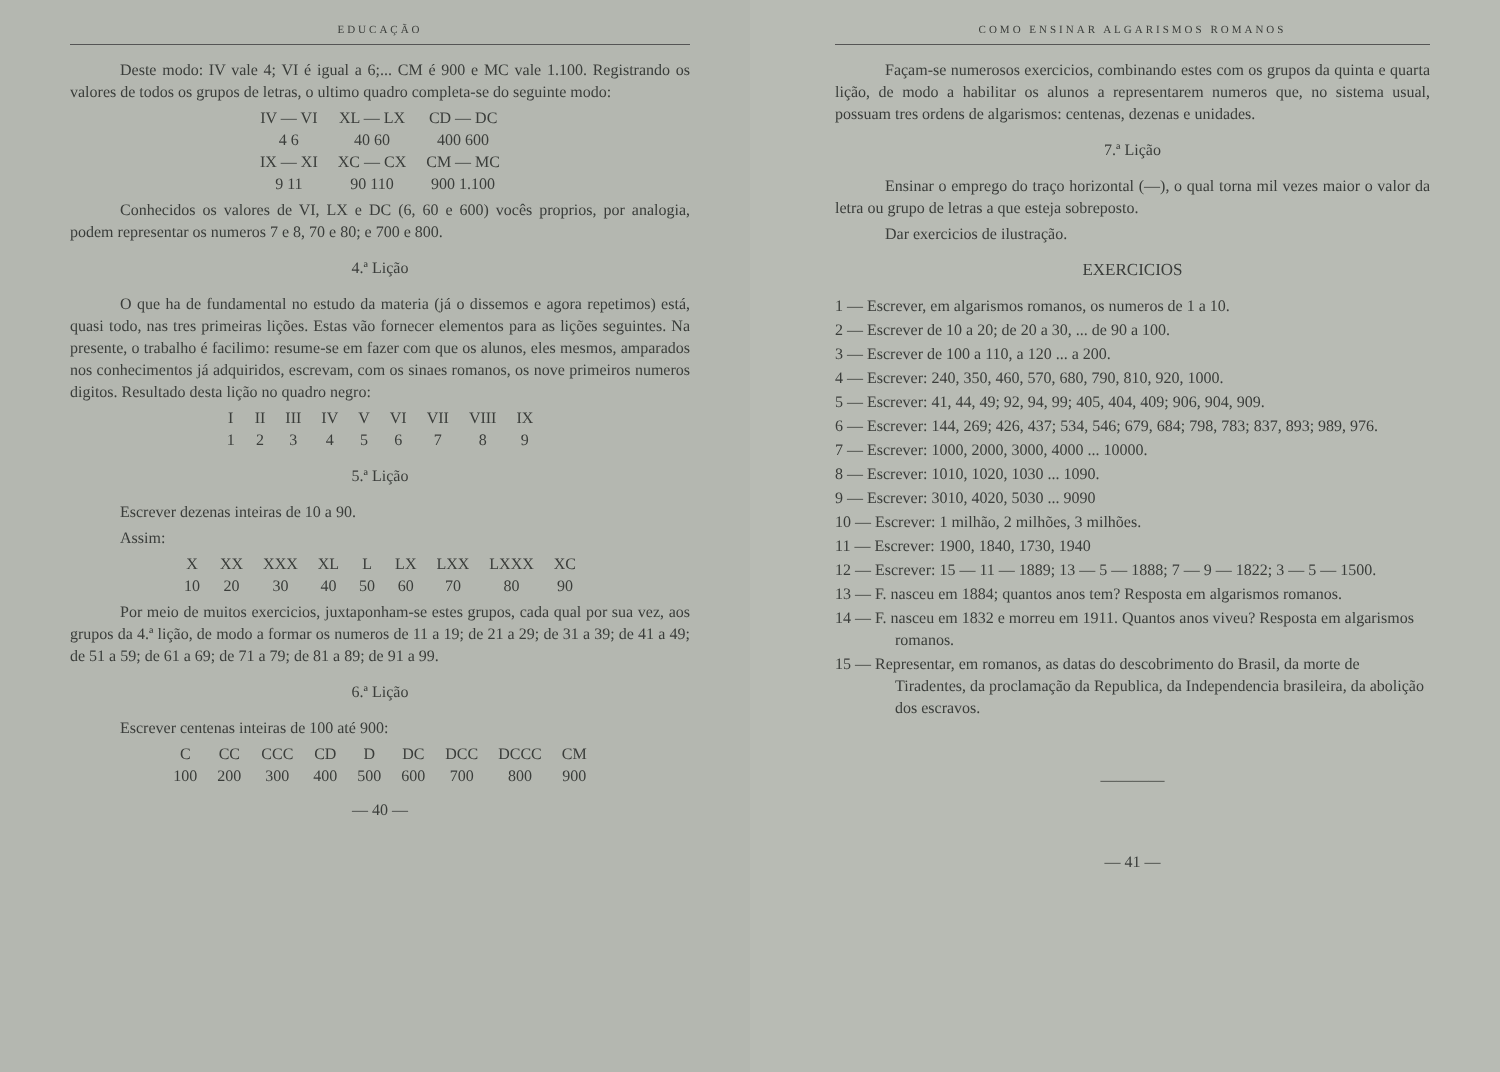EDUCAÇÃO
Deste modo: IV vale 4; VI é igual a 6;... CM é 900 e MC vale 1.100. Registrando os valores de todos os grupos de letras, o ultimo quadro completa-se do seguinte modo:
| IV — VI | XL — LX | CD — DC |
| 4 6 | 40 60 | 400 600 |
| IX — XI | XC — CX | CM — MC |
| 9 11 | 90 110 | 900 1.100 |
Conhecidos os valores de VI, LX e DC (6, 60 e 600) vocês proprios, por analogia, podem representar os numeros 7 e 8, 70 e 80; e 700 e 800.
4.ª Lição
O que ha de fundamental no estudo da materia (já o dissemos e agora repetimos) está, quasi todo, nas tres primeiras lições. Estas vão fornecer elementos para as lições seguintes. Na presente, o trabalho é facilimo: resume-se em fazer com que os alunos, eles mesmos, amparados nos conhecimentos já adquiridos, escrevam, com os sinaes romanos, os nove primeiros numeros digitos. Resultado desta lição no quadro negro:
| I | II | III | IV | V | VI | VII | VIII | IX |
| 1 | 2 | 3 | 4 | 5 | 6 | 7 | 8 | 9 |
5.ª Lição
Escrever dezenas inteiras de 10 a 90.
Assim:
| X | XX | XXX | XL | L | LX | LXX | LXXX | XC |
| 10 | 20 | 30 | 40 | 50 | 60 | 70 | 80 | 90 |
Por meio de muitos exercicios, juxtaponham-se estes grupos, cada qual por sua vez, aos grupos da 4.ª lição, de modo a formar os numeros de 11 a 19; de 21 a 29; de 31 a 39; de 41 a 49; de 51 a 59; de 61 a 69; de 71 a 79; de 81 a 89; de 91 a 99.
6.ª Lição
Escrever centenas inteiras de 100 até 900:
| C | CC | CCC | CD | D | DC | DCC | DCCC | CM |
| 100 | 200 | 300 | 400 | 500 | 600 | 700 | 800 | 900 |
— 40 —
COMO ENSINAR ALGARISMOS ROMANOS
Façam-se numerosos exercicios, combinando estes com os grupos da quinta e quarta lição, de modo a habilitar os alunos a representarem numeros que, no sistema usual, possuam tres ordens de algarismos: centenas, dezenas e unidades.
7.ª Lição
Ensinar o emprego do traço horizontal (—), o qual torna mil vezes maior o valor da letra ou grupo de letras a que esteja sobreposto.
Dar exercicios de ilustração.
EXERCICIOS
1 — Escrever, em algarismos romanos, os numeros de 1 a 10.
2 — Escrever de 10 a 20; de 20 a 30, ... de 90 a 100.
3 — Escrever de 100 a 110, a 120 ... a 200.
4 — Escrever: 240, 350, 460, 570, 680, 790, 810, 920, 1000.
5 — Escrever: 41, 44, 49; 92, 94, 99; 405, 404, 409; 906, 904, 909.
6 — Escrever: 144, 269; 426, 437; 534, 546; 679, 684; 798, 783; 837, 893; 989, 976.
7 — Escrever: 1000, 2000, 3000, 4000 ... 10000.
8 — Escrever: 1010, 1020, 1030 ... 1090.
9 — Escrever: 3010, 4020, 5030 ... 9090
10 — Escrever: 1 milhão, 2 milhões, 3 milhões.
11 — Escrever: 1900, 1840, 1730, 1940
12 — Escrever: 15 — 11 — 1889; 13 — 5 — 1888; 7 — 9 — 1822; 3 — 5 — 1500.
13 — F. nasceu em 1884; quantos anos tem? Resposta em algarismos romanos.
14 — F. nasceu em 1832 e morreu em 1911. Quantos anos viveu? Resposta em algarismos romanos.
15 — Representar, em romanos, as datas do descobrimento do Brasil, da morte de Tiradentes, da proclamação da Republica, da Independencia brasileira, da abolição dos escravos.
————
— 41 —